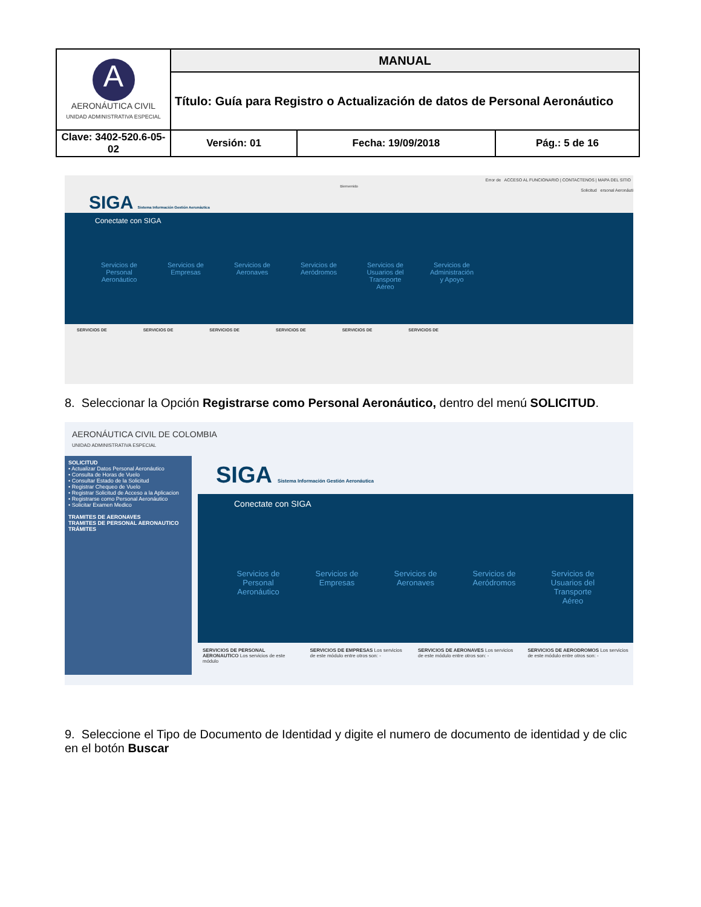| A AERONÁUTICA CIVIL UNIDAD ADMINISTRATIVA ESPECIAL | MANUAL | | |
| | Título: Guía para Registro o Actualización de datos de Personal Aeronáutico | | |
| Clave: 3402-520.6-05-02 | Versión: 01 | Fecha: 19/09/2018 | Pág.: 5 de 16 |
Error de ACCESO AL FUNCIONARIO | CONTACTENOS | MAPA DEL SITIO
Bienvenido
Solicitud ersonal Aeronáuti
SIGA Sistema Información Gestión Aeronáutica
Conectate con SIGA
Servicios de Personal Aeronáutico
Servicios de Empresas
Servicios de Aeronaves
Servicios de Aeródromos
Servicios de Usuarios del Transporte Aéreo
Servicios de Administración y Apoyo
SERVICIOS DE SERVICIOS DE SERVICIOS DE SERVICIOS DE SERVICIOS DE SERVICIOS DE
8. Seleccionar la Opción Registrarse como Personal Aeronáutico, dentro del menú SOLICITUD.
AERONÁUTICA CIVIL DE COLOMBIA
UNIDAD ADMINISTRATIVA ESPECIAL
SOLICITUD
• Actualizar Datos Personal Aeronáutico
• Consulta de Horas de Vuelo
• Consultar Estado de la Solicitud
• Registrar Chequeo de Vuelo
• Registrar Solicitud de Acceso a la Aplicacion
• Registrarse como Personal Aeronáutico
• Solicitar Examen Medico
TRAMITES DE AERONAVES
TRAMITES DE PERSONAL AERONAUTICO
TRÁMITES
SIGA Sistema Información Gestión Aeronáutica
Conectate con SIGA
Servicios de Personal Aeronáutico
Servicios de Empresas
Servicios de Aeronaves
Servicios de Aeródromos
Servicios de Usuarios del Transporte Aéreo
SERVICIOS DE PERSONAL AERONAUTICO Los servicios de este módulo SERVICIOS DE EMPRESAS Los servicios de este módulo entre otros son: - SERVICIOS DE AERONAVES Los servicios de este módulo entre otros son: - SERVICIOS DE AERODROMOS Los servicios de este módulo entre otros son: -
9. Seleccione el Tipo de Documento de Identidad y digite el numero de documento de identidad y de clic en el botón Buscar